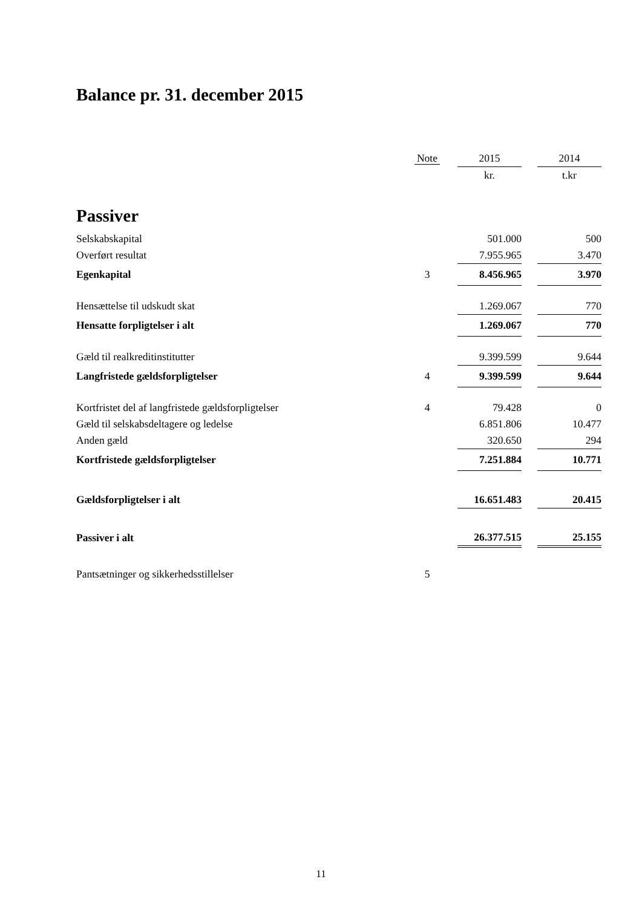Balance pr. 31. december 2015
| | Note | 2015 | | 2014 |
| | | kr. | | t.kr |
| Passiver | | | | |
| Selskabskapital | | 501.000 | | 500 |
| Overført resultat | | 7.955.965 | | 3.470 |
| Egenkapital | 3 | 8.456.965 | | 3.970 |
| Hensættelse til udskudt skat | | 1.269.067 | | 770 |
| Hensatte forpligtelser i alt | | 1.269.067 | | 770 |
| Gæld til realkreditinstitutter | | 9.399.599 | | 9.644 |
| Langfristede gældsforpligtelser | 4 | 9.399.599 | | 9.644 |
| Kortfristet del af langfristede gældsforpligtelser | 4 | 79.428 | | 0 |
| Gæld til selskabsdeltagere og ledelse | | 6.851.806 | | 10.477 |
| Anden gæld | | 320.650 | | 294 |
| Kortfristede gældsforpligtelser | | 7.251.884 | | 10.771 |
| Gældsforpligtelser i alt | | 16.651.483 | | 20.415 |
| Passiver i alt | | 26.377.515 | | 25.155 |
| Pantsætninger og sikkerhedsstillelser | 5 | | | |
11